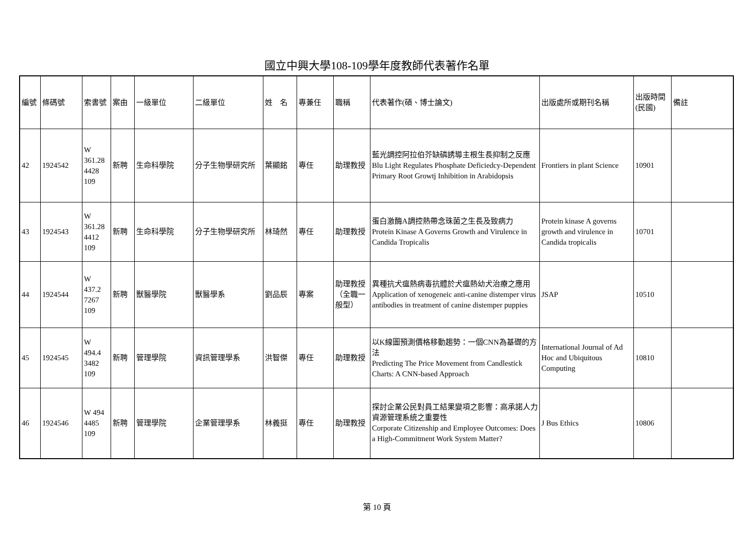國立中興大學108-109學年度教師代表著作名單
| 編號 | 條碼號 | 索書號 | 案由 | 一級單位 | 二級單位 | 姓 名 | 專兼任 | 職稱 | 代表著作(碩、博士論文) | 出版處所或期刊名稱 | 出版時間(民國) | 備註 |
| --- | --- | --- | --- | --- | --- | --- | --- | --- | --- | --- | --- | --- |
| 42 | 1924542 | W 361.28 4428 109 | 新聘 | 生命科學院 | 分子生物學研究所 | 葉顯銘 | 專任 | 助理教授 | 藍光調控阿拉伯芥缺磷誘導主根生長抑制之反應 Blu Light Regulates Phosphate Deficiedcy-Dependent Primary Root Growtj Inhibition in Arabidopsis | Frontiers in plant Science | 10901 | |
| 43 | 1924543 | W 361.28 4412 109 | 新聘 | 生命科學院 | 分子生物學研究所 | 林琦然 | 專任 | 助理教授 | 蛋白激酶A調控熱帶念珠菌之生長及致病力 Protein Kinase A Governs Growth and Virulence in Candida Tropicalis | Protein kinase A governs growth and virulence in Candida tropicalis | 10701 | |
| 44 | 1924544 | W 437.2 7267 109 | 新聘 | 獸醫學院 | 獸醫學系 | 劉品辰 | 專案 | 助理教授（全職一般型） | 異種抗犬瘟熱病毒抗體於犬瘟熱幼犬治療之應用 Application of xenogeneic anti-canine distemper virus antibodies in treatment of canine distemper puppies | JSAP | 10510 | |
| 45 | 1924545 | W 494.4 3482 109 | 新聘 | 管理學院 | 資訊管理學系 | 洪智傑 | 專任 | 助理教授 | 以K線圖預測價格移動趨勢：一個CNN為基礎的方法 Predicting The Price Movement from Candlestick Charts: A CNN-based Approach | International Journal of Ad Hoc and Ubiquitous Computing | 10810 | |
| 46 | 1924546 | W 494 4485 109 | 新聘 | 管理學院 | 企業管理學系 | 林義挺 | 專任 | 助理教授 | 探討企業公民對員工結果變項之影響：高承諾人力資源管理系統之重要性 Corporate Citizenship and Employee Outcomes: Does a High-Commitment Work System Matter? | J Bus Ethics | 10806 | |
第 10 頁